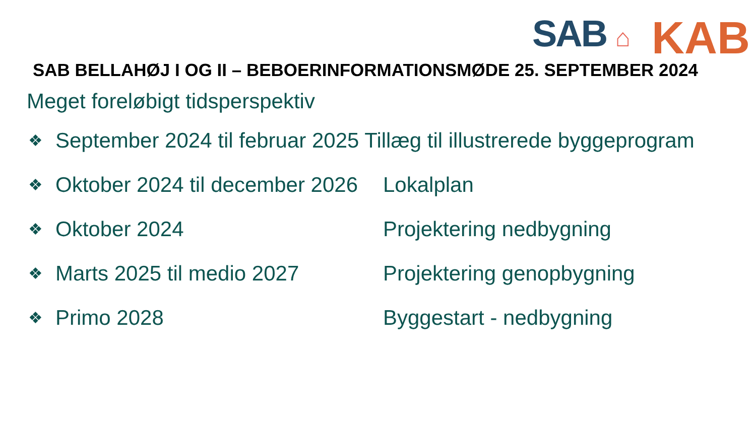SAB ⌂
KAB
SAB BELLAHØJ I OG II – BEBOERINFORMATIONSMØDE 25. SEPTEMBER 2024
Meget foreløbigt tidsperspektiv
❖ September 2024 til februar 2025 Tillæg til illustrerede byggeprogram
❖ Oktober 2024 til december 2026 Lokalplan
❖ Oktober 2024 Projektering nedbygning
❖ Marts 2025 til medio 2027 Projektering genopbygning
❖ Primo 2028 Byggestart - nedbygning